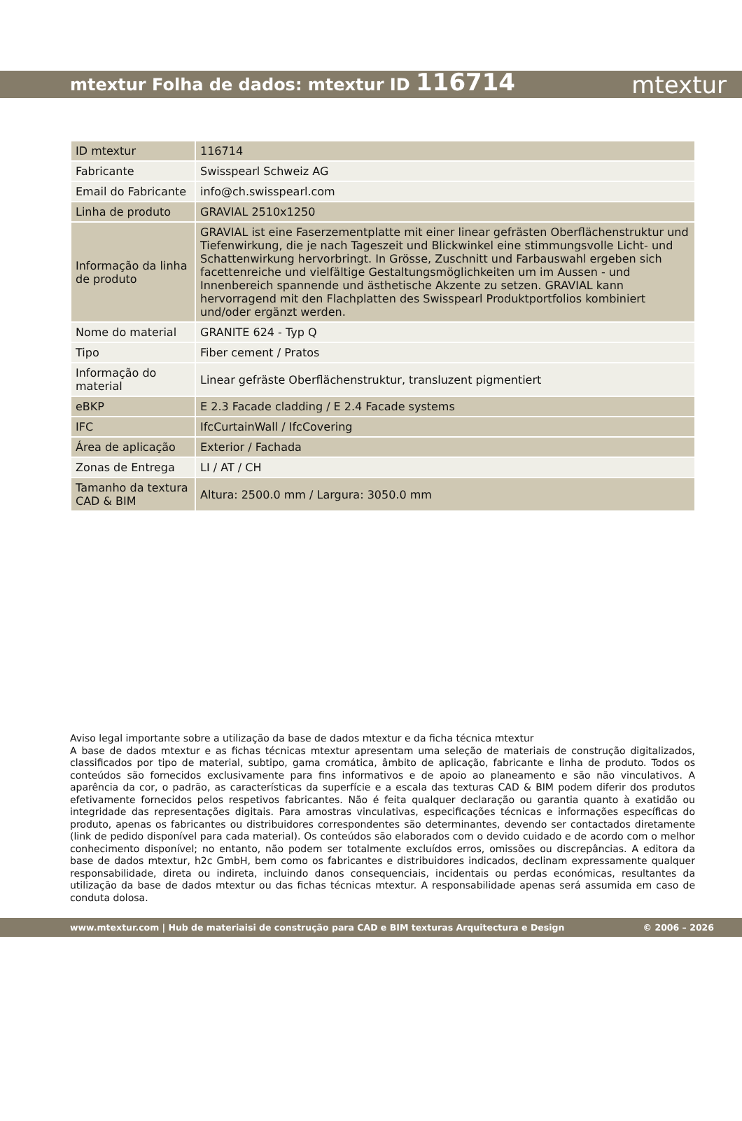mtextur Folha de dados: mtextur ID 116714
mtextur
| ID mtextur | 116714 |
| Fabricante | Swisspearl Schweiz AG |
| Email do Fabricante | info@ch.swisspearl.com |
| Linha de produto | GRAVIAL 2510x1250 |
| Informação da linha de produto | GRAVIAL ist eine Faserzementplatte mit einer linear gefrästen Oberflächenstruktur und Tiefenwirkung, die je nach Tageszeit und Blickwinkel eine stimmungsvolle Licht- und Schattenwirkung hervorbringt. In Grösse, Zuschnitt und Farbauswahl ergeben sich facettenreiche und vielfältige Gestaltungsmöglichkeiten um im Aussen - und Innenbereich spannende und ästhetische Akzente zu setzen. GRAVIAL kann hervorragend mit den Flachplatten des Swisspearl Produktportfolios kombiniert und/oder ergänzt werden. |
| Nome do material | GRANITE 624 - Typ Q |
| Tipo | Fiber cement / Pratos |
| Informação do material | Linear gefräste Oberflächenstruktur, transluzent pigmentiert |
| eBKP | E 2.3 Facade cladding / E 2.4 Facade systems |
| IFC | IfcCurtainWall / IfcCovering |
| Área de aplicação | Exterior / Fachada |
| Zonas de Entrega | LI / AT / CH |
| Tamanho da textura CAD & BIM | Altura: 2500.0 mm / Largura: 3050.0 mm |
Aviso legal importante sobre a utilização da base de dados mtextur e da ficha técnica mtextur
A base de dados mtextur e as fichas técnicas mtextur apresentam uma seleção de materiais de construção digitalizados, classificados por tipo de material, subtipo, gama cromática, âmbito de aplicação, fabricante e linha de produto. Todos os conteúdos são fornecidos exclusivamente para fins informativos e de apoio ao planeamento e são não vinculativos. A aparência da cor, o padrão, as características da superfície e a escala das texturas CAD & BIM podem diferir dos produtos efetivamente fornecidos pelos respetivos fabricantes. Não é feita qualquer declaração ou garantia quanto à exatidão ou integridade das representações digitais. Para amostras vinculativas, especificações técnicas e informações específicas do produto, apenas os fabricantes ou distribuidores correspondentes são determinantes, devendo ser contactados diretamente (link de pedido disponível para cada material). Os conteúdos são elaborados com o devido cuidado e de acordo com o melhor conhecimento disponível; no entanto, não podem ser totalmente excluídos erros, omissões ou discrepâncias. A editora da base de dados mtextur, h2c GmbH, bem como os fabricantes e distribuidores indicados, declinam expressamente qualquer responsabilidade, direta ou indireta, incluindo danos consequenciais, incidentais ou perdas económicas, resultantes da utilização da base de dados mtextur ou das fichas técnicas mtextur. A responsabilidade apenas será assumida em caso de conduta dolosa.
www.mtextur.com | Hub de materiaisi de construção para CAD e BIM texturas Arquitectura e Design © 2006 – 2026